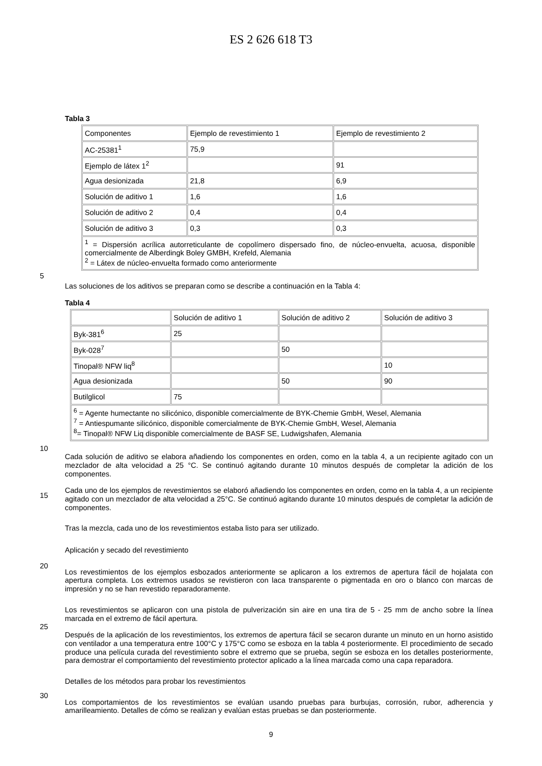ES 2 626 618 T3
Tabla 3
| Componentes | Ejemplo de revestimiento 1 | Ejemplo de revestimiento 2 |
| AC-25381<sup>1</sup> | 75,9 | |
| Ejemplo de látex 1<sup>2</sup> | | 91 |
| Agua desionizada | 21,8 | 6,9 |
| Solución de aditivo 1 | 1,6 | 1,6 |
| Solución de aditivo 2 | 0,4 | 0,4 |
| Solución de aditivo 3 | 0,3 | 0,3 |
| <sup>1</sup> = Dispersión acrílica autorreticulante de copolímero dispersado fino, de núcleo-envuelta, acuosa, disponible comercialmente de Alberdingk Boley GMBH, Krefeld, Alemania <sup>2</sup> = Látex de núcleo-envuelta formado como anteriormente | | |
Las soluciones de los aditivos se preparan como se describe a continuación en la Tabla 4:
5
Tabla 4
| | Solución de aditivo 1 | Solución de aditivo 2 | Solución de aditivo 3 |
| Byk-381<sup>6</sup> | 25 | | |
| Byk-028<sup>7</sup> | | 50 | |
| Tinopal® NFW liq<sup>8</sup> | | | 10 |
| Agua desionizada | | 50 | 90 |
| Butilglicol | 75 | | |
| <sup>6</sup> = Agente humectante no silicónico, disponible comercialmente de BYK-Chemie GmbH, Wesel, Alemania <sup>7</sup> = Antiespumante silicónico, disponible comercialmente de BYK-Chemie GmbH, Wesel, Alemania <sup>8</sup>= Tinopal® NFW Liq disponible comercialmente de BASF SE, Ludwigshafen, Alemania | | | |
Cada solución de aditivo se elabora añadiendo los componentes en orden, como en la tabla 4, a un recipiente agitado con un mezclador de alta velocidad a 25 °C. Se continuó agitando durante 10 minutos después de completar
10
la adición de los componentes.
Cada uno de los ejemplos de revestimientos se elaboró añadiendo los componentes en orden, como en la tabla 4, a un recipiente agitado con un mezclador de alta velocidad a 25°C. Se continuó agitando durante 10 minutos después de completar la adición de componentes.
15
Tras la mezcla, cada uno de los revestimientos estaba listo para ser utilizado.
Aplicación y secado del revestimiento
Los revestimientos de los ejemplos esbozados anteriormente se aplicaron a los extremos de apertura fácil de hojalata con apertura completa. Los extremos usados se revistieron con laca transparente o pigmentada en oro o
20
blanco con marcas de impresión y no se han revestido reparadoramente.
Los revestimientos se aplicaron con una pistola de pulverización sin aire en una tira de 5 - 25 mm de ancho sobre la línea marcada en el extremo de fácil apertura.
Después de la aplicación de los revestimientos, los extremos de apertura fácil se secaron durante un minuto en un
25
horno asistido con ventilador a una temperatura entre 100°C y 175°C como se esboza en la tabla 4 posteriormente. El procedimiento de secado produce una película curada del revestimiento sobre el extremo que se prueba, según se esboza en los detalles posteriormente, para demostrar el comportamiento del revestimiento protector aplicado a la línea marcada como una capa reparadora.
Detalles de los métodos para probar los revestimientos
30
Los comportamientos de los revestimientos se evalúan usando pruebas para burbujas, corrosión, rubor, adherencia y amarilleamiento. Detalles de cómo se realizan y evalúan estas pruebas se dan posteriormente.
9